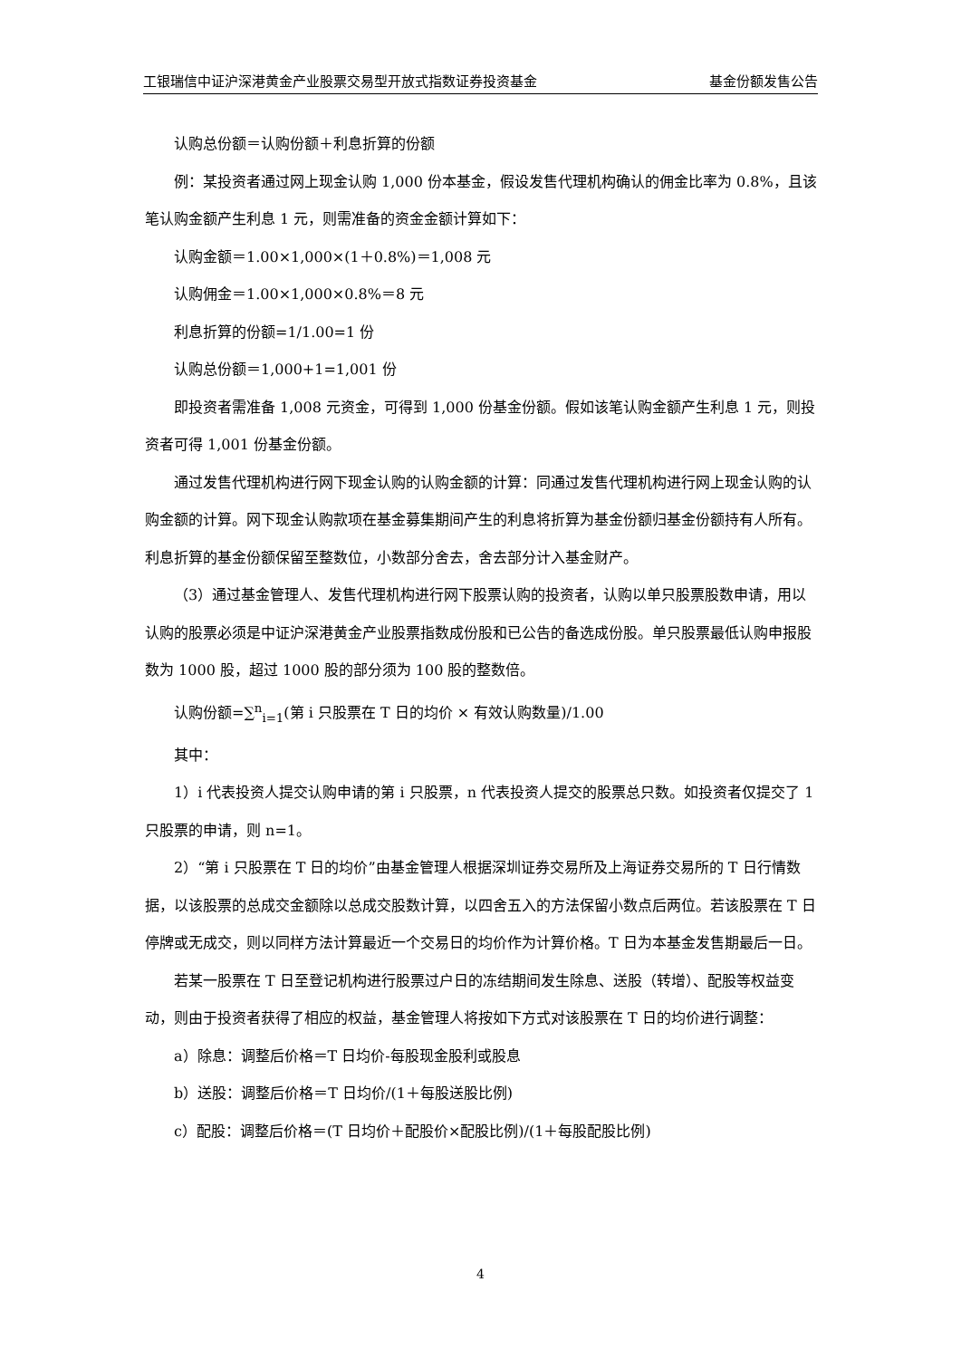工银瑞信中证沪深港黄金产业股票交易型开放式指数证券投资基金 基金份额发售公告
认购总份额＝认购份额＋利息折算的份额
例：某投资者通过网上现金认购 1,000 份本基金，假设发售代理机构确认的佣金比率为 0.8%，且该笔认购金额产生利息 1 元，则需准备的资金金额计算如下：
认购金额＝1.00×1,000×(1＋0.8%)＝1,008 元
认购佣金＝1.00×1,000×0.8%＝8 元
利息折算的份额=1/1.00=1 份
认购总份额＝1,000+1=1,001 份
即投资者需准备 1,008 元资金，可得到 1,000 份基金份额。假如该笔认购金额产生利息 1 元，则投资者可得 1,001 份基金份额。
通过发售代理机构进行网下现金认购的认购金额的计算：同通过发售代理机构进行网上现金认购的认购金额的计算。网下现金认购款项在基金募集期间产生的利息将折算为基金份额归基金份额持有人所有。利息折算的基金份额保留至整数位，小数部分舍去，舍去部分计入基金财产。
（3）通过基金管理人、发售代理机构进行网下股票认购的投资者，认购以单只股票股数申请，用以认购的股票必须是中证沪深港黄金产业股票指数成份股和已公告的备选成份股。单只股票最低认购申报股数为 1000 股，超过 1000 股的部分须为 100 股的整数倍。
认购份额=∑<sup>n</sup><sub>i=1</sub>(第 i 只股票在 T 日的均价 × 有效认购数量)/1.00
其中：
1）i 代表投资人提交认购申请的第 i 只股票，n 代表投资人提交的股票总只数。如投资者仅提交了 1 只股票的申请，则 n=1。
2）“第 i 只股票在 T 日的均价”由基金管理人根据深圳证券交易所及上海证券交易所的 T 日行情数据，以该股票的总成交金额除以总成交股数计算，以四舍五入的方法保留小数点后两位。若该股票在 T 日停牌或无成交，则以同样方法计算最近一个交易日的均价作为计算价格。T 日为本基金发售期最后一日。
若某一股票在 T 日至登记机构进行股票过户日的冻结期间发生除息、送股（转增）、配股等权益变动，则由于投资者获得了相应的权益，基金管理人将按如下方式对该股票在 T 日的均价进行调整：
a）除息：调整后价格＝T 日均价-每股现金股利或股息
b）送股：调整后价格＝T 日均价/(1＋每股送股比例)
c）配股：调整后价格＝(T 日均价＋配股价×配股比例)/(1＋每股配股比例)
4